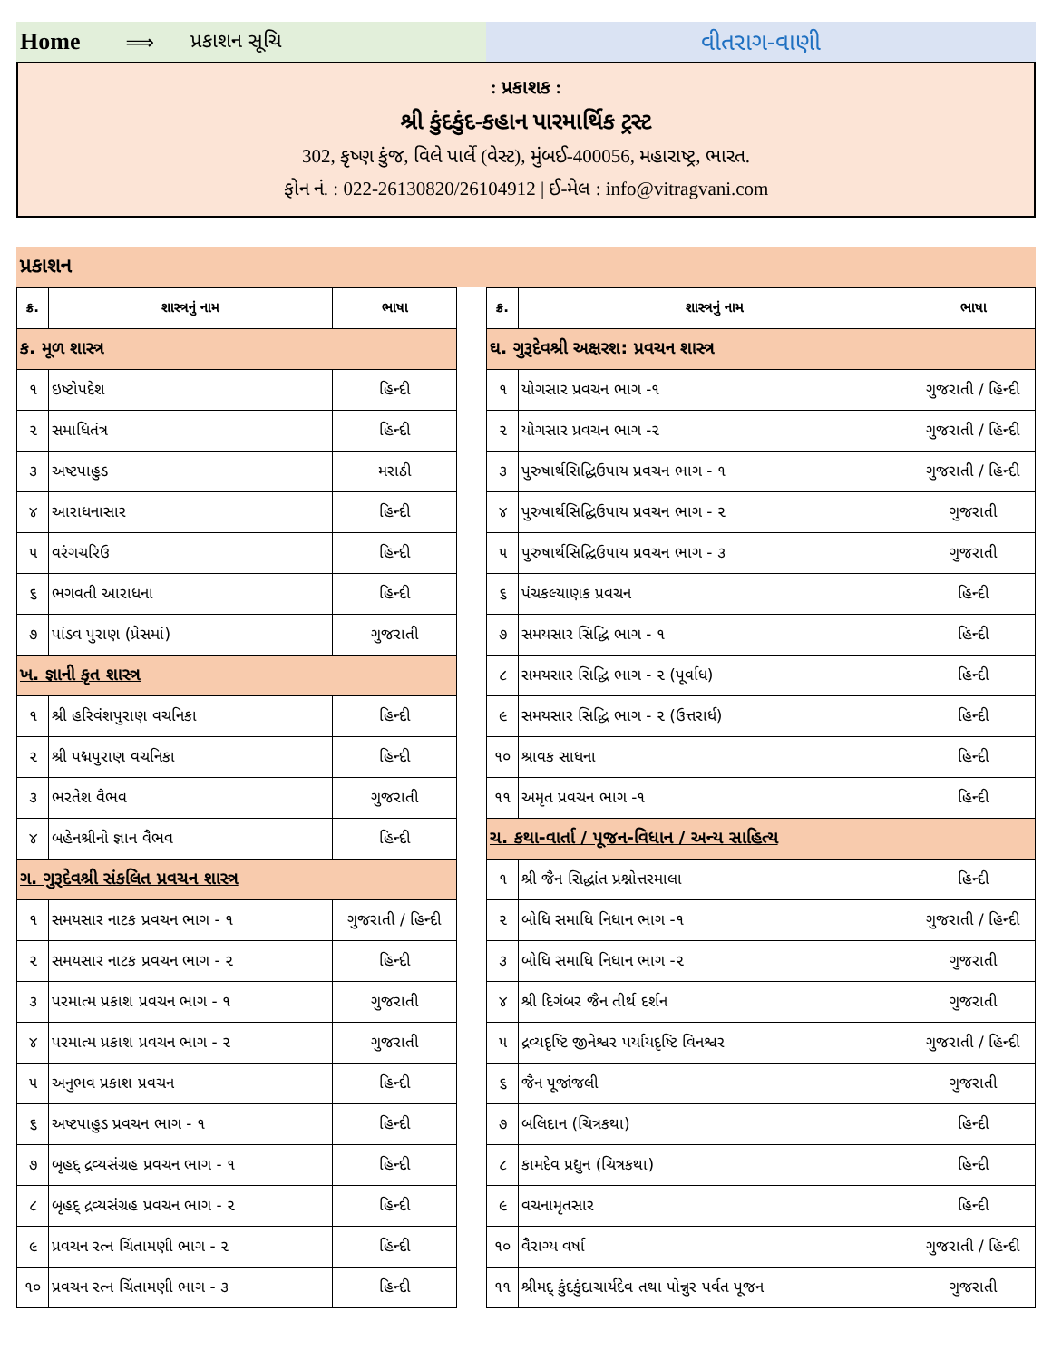Home ⟹ પ્રકાશન સૂચિ
વીતરાગ-વાણી
: પ્રકાશક :
શ્રી કુંદકુંદ-કહાન પારમાર્થિક ટ્રસ્ટ
302, કૃષ્ણ કુંજ, વિલે પાર્લે (વેસ્ટ), મુંબઈ-400056, મહારાષ્ટ્ર, ભારત.
ફોન નં. : 022-26130820/26104912 | ઈ-મેલ : info@vitragvani.com
પ્રકાશન
| ક્ર. | શાસ્ત્રનું નામ | ભાષા |
| --- | --- | --- |
| ક. મૂળ શાસ્ત્ર | | |
| ૧ | ઇષ્ટોપદેશ | હિન્દી |
| ૨ | સમાધિતંત્ર | હિન્દી |
| ૩ | અષ્ટપાહુડ | મરાઠી |
| ૪ | આરાધનાસાર | હિન્દી |
| ૫ | વરંગચરિઉ | હિન્દી |
| ૬ | ભગવતી આરાધના | હિન્દી |
| ૭ | પાંડવ પુરાણ (પ્રેસમાં) | ગુજરાતી |
| ખ. જ્ઞાની કૃત શાસ્ત્ર | | |
| ૧ | શ્રી હરિવંશપુરાણ વચનિકા | હિન્દી |
| ૨ | શ્રી પદ્મપુરાણ વચનિકા | હિન્દી |
| ૩ | ભરતેશ વૈભવ | ગુજરાતી |
| ૪ | બહેનશ્રીનો જ્ઞાન વૈભવ | હિન્દી |
| ગ. ગુરૂદેવશ્રી સંકલિત પ્રવચન શાસ્ત્ર | | |
| ૧ | સમયસાર નાટક પ્રવચન ભાગ - ૧ | ગુજરાતી / હિન્દી |
| ૨ | સમયસાર નાટક પ્રવચન ભાગ - ૨ | હિન્દી |
| ૩ | પરમાત્મ પ્રકાશ પ્રવચન ભાગ - ૧ | ગુજરાતી |
| ૪ | પરમાત્મ પ્રકાશ પ્રવચન ભાગ - ૨ | ગુજરાતી |
| ૫ | અનુભવ પ્રકાશ પ્રવચન | હિન્દી |
| ૬ | અષ્ટપાહુડ પ્રવચન ભાગ - ૧ | હિન્દી |
| ૭ | બૃહદ્ દ્રવ્યસંગ્રહ પ્રવચન ભાગ - ૧ | હિન્દી |
| ૮ | બૃહદ્ દ્રવ્યસંગ્રહ પ્રવચન ભાગ - ૨ | હિન્દી |
| ૯ | પ્રવચન રત્ન ચિંતામણી ભાગ - ૨ | હિન્દી |
| ૧૦ | પ્રવચન રત્ન ચિંતામણી ભાગ - ૩ | હિન્દી |
| ક્ર. | શાસ્ત્રનું નામ | ભાષા |
| --- | --- | --- |
| ઘ. ગુરૂદેવશ્રી અક્ષરશ: પ્રવચન શાસ્ત્ર | | |
| ૧ | યોગસાર પ્રવચન ભાગ -૧ | ગુજરાતી / હિન્દી |
| ૨ | યોગસાર પ્રવચન ભાગ -૨ | ગુજરાતી / હિન્દી |
| ૩ | પુરુષાર્થસિદ્ધિઉપાય પ્રવચન ભાગ - ૧ | ગુજરાતી / હિન્દી |
| ૪ | પુરુષાર્થસિદ્ધિઉપાય પ્રવચન ભાગ - ૨ | ગુજરાતી |
| ૫ | પુરુષાર્થસિદ્ધિઉપાય પ્રવચન ભાગ - ૩ | ગુજરાતી |
| ૬ | પંચકલ્યાણક પ્રવચન | હિન્દી |
| ૭ | સમયસાર સિદ્ધિ ભાગ - ૧ | હિન્દી |
| ૮ | સમયસાર સિદ્ધિ ભાગ - ૨ (પૂર્વાધ) | હિન્દી |
| ૯ | સમયસાર સિદ્ધિ ભાગ - ૨ (ઉત્તરાર્ધ) | હિન્દી |
| ૧૦ | શ્રાવક સાધના | હિન્દી |
| ૧૧ | અમૃત પ્રવચન ભાગ -૧ | હિન્દી |
| ચ. કથા-વાર્તા / પૂજન-વિધાન / અન્ય સાહિત્ય | | |
| ૧ | શ્રી જૈન સિદ્ધાંત પ્રશ્નોત્તરમાલા | હિન્દી |
| ૨ | બોધિ સમાધિ નિધાન ભાગ -૧ | ગુજરાતી / હિન્દી |
| ૩ | બોધિ સમાધિ નિધાન ભાગ -૨ | ગુજરાતી |
| ૪ | શ્રી દિગંબર જૈન તીર્થ દર્શન | ગુજરાતી |
| ૫ | દ્રવ્યદૃષ્ટિ જીનેશ્વર પર્યાયદૃષ્ટિ વિનશ્વર | ગુજરાતી / હિન્દી |
| ૬ | જૈન પૂજાંજલી | ગુજરાતી |
| ૭ | બલિદાન (ચિત્રકથા) | હિન્દી |
| ૮ | કામદેવ પ્રદ્યુન (ચિત્રકથા) | હિન્દી |
| ૯ | વચનામૃતસાર | હિન્દી |
| ૧૦ | વૈરાગ્ય વર્ષા | ગુજરાતી / હિન્દી |
| ૧૧ | શ્રીમદ્ કુંદકુંદાચાર્યદેવ તથા પોન્નુર પર્વત પૂજન | ગુજરાતી |